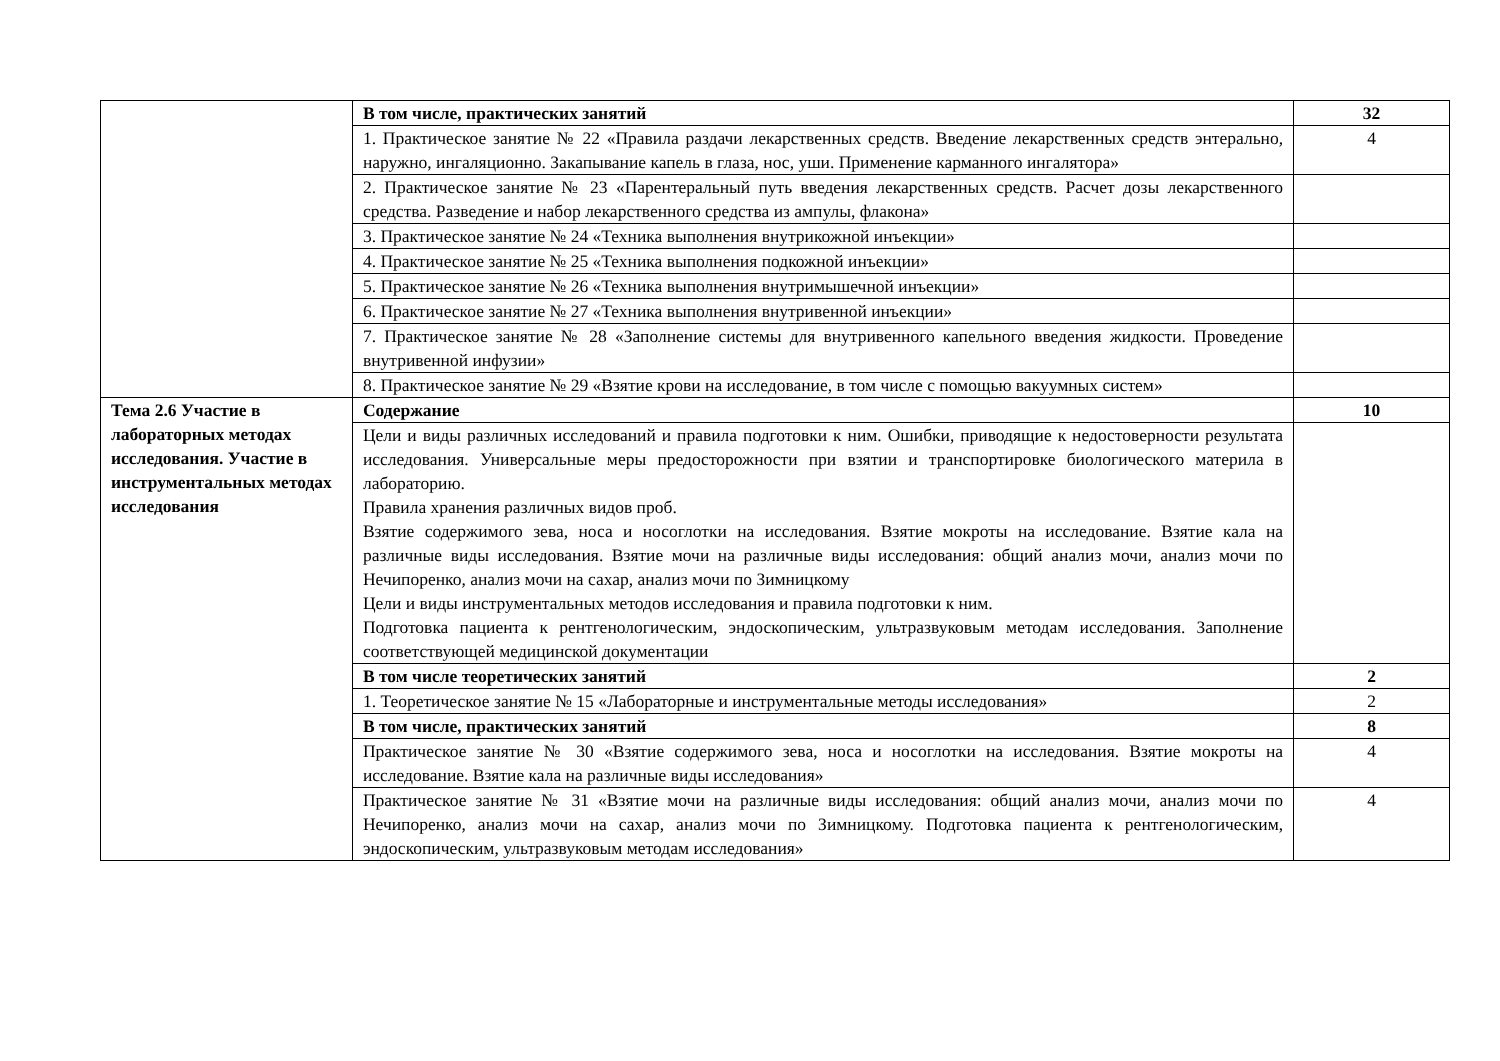| | В том числе, практических занятий | 32 |
| | 1. Практическое занятие № 22 «Правила раздачи лекарственных средств. Введение лекарственных средств энтерально, наружно, ингаляционно. Закапывание капель в глаза, нос, уши. Применение карманного ингалятора» | 4 |
| | 2. Практическое занятие № 23 «Парентеральный путь введения лекарственных средств. Расчет дозы лекарственного средства. Разведение и набор лекарственного средства из ампулы, флакона» | |
| | 3. Практическое занятие № 24 «Техника выполнения внутрикожной инъекции» | |
| | 4. Практическое занятие № 25 «Техника выполнения подкожной инъекции» | |
| | 5. Практическое занятие № 26 «Техника выполнения внутримышечной инъекции» | |
| | 6. Практическое занятие № 27 «Техника выполнения внутривенной инъекции» | |
| | 7. Практическое занятие № 28 «Заполнение системы для внутривенного капельного введения жидкости. Проведение внутривенной инфузии» | |
| | 8. Практическое занятие № 29 «Взятие крови на исследование, в том числе с помощью вакуумных систем» | |
| Тема 2.6 Участие в лабораторных методах исследования. Участие в инструментальных методах исследования | Содержание | 10 |
| | Цели и виды различных исследований и правила подготовки к ним. Ошибки, приводящие к недостоверности результата исследования. Универсальные меры предосторожности при взятии и транспортировке биологического материла в лабораторию. Правила хранения различных видов проб. Взятие содержимого зева, носа и носоглотки на исследования. Взятие мокроты на исследование. Взятие кала на различные виды исследования. Взятие мочи на различные виды исследования: общий анализ мочи, анализ мочи по Нечипоренко, анализ мочи на сахар, анализ мочи по Зимницкому Цели и виды инструментальных методов исследования и правила подготовки к ним. Подготовка пациента к рентгенологическим, эндоскопическим, ультразвуковым методам исследования. Заполнение соответствующей медицинской документации | |
| | В том числе теоретических занятий | 2 |
| | 1. Теоретическое занятие № 15 «Лабораторные и инструментальные методы исследования» | 2 |
| | В том числе, практических занятий | 8 |
| | Практическое занятие № 30 «Взятие содержимого зева, носа и носоглотки на исследования. Взятие мокроты на исследование. Взятие кала на различные виды исследования» | 4 |
| | Практическое занятие № 31 «Взятие мочи на различные виды исследования: общий анализ мочи, анализ мочи по Нечипоренко, анализ мочи на сахар, анализ мочи по Зимницкому. Подготовка пациента к рентгенологическим, эндоскопическим, ультразвуковым методам исследования» | 4 |